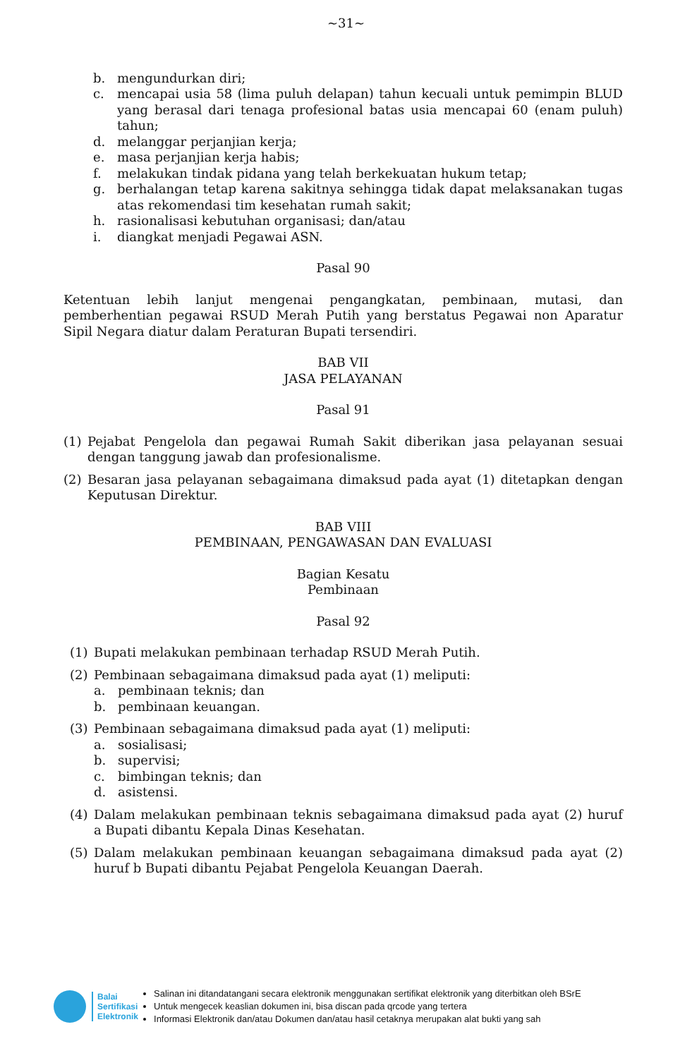~31~
b. mengundurkan diri;
c. mencapai usia 58 (lima puluh delapan) tahun kecuali untuk pemimpin BLUD yang berasal dari tenaga profesional batas usia mencapai 60 (enam puluh) tahun;
d. melanggar perjanjian kerja;
e. masa perjanjian kerja habis;
f. melakukan tindak pidana yang telah berkekuatan hukum tetap;
g. berhalangan tetap karena sakitnya sehingga tidak dapat melaksanakan tugas atas rekomendasi tim kesehatan rumah sakit;
h. rasionalisasi kebutuhan organisasi; dan/atau
i. diangkat menjadi Pegawai ASN.
Pasal 90
Ketentuan lebih lanjut mengenai pengangkatan, pembinaan, mutasi, dan pemberhentian pegawai RSUD Merah Putih yang berstatus Pegawai non Aparatur Sipil Negara diatur dalam Peraturan Bupati tersendiri.
BAB VII
JASA PELAYANAN
Pasal 91
(1) Pejabat Pengelola dan pegawai Rumah Sakit diberikan jasa pelayanan sesuai dengan tanggung jawab dan profesionalisme.
(2) Besaran jasa pelayanan sebagaimana dimaksud pada ayat (1) ditetapkan dengan Keputusan Direktur.
BAB VIII
PEMBINAAN, PENGAWASAN DAN EVALUASI
Bagian Kesatu
Pembinaan
Pasal 92
(1) Bupati melakukan pembinaan terhadap RSUD Merah Putih.
(2) Pembinaan sebagaimana dimaksud pada ayat (1) meliputi:
a. pembinaan teknis; dan
b. pembinaan keuangan.
(3) Pembinaan sebagaimana dimaksud pada ayat (1) meliputi:
a. sosialisasi;
b. supervisi;
c. bimbingan teknis; dan
d. asistensi.
(4) Dalam melakukan pembinaan teknis sebagaimana dimaksud pada ayat (2) huruf a Bupati dibantu Kepala Dinas Kesehatan.
(5) Dalam melakukan pembinaan keuangan sebagaimana dimaksud pada ayat (2) huruf b Bupati dibantu Pejabat Pengelola Keuangan Daerah.
Balai
Sertifikasi
Elektronik
Salinan ini ditandatangani secara elektronik menggunakan sertifikat elektronik yang diterbitkan oleh BSrE
Untuk mengecek keaslian dokumen ini, bisa discan pada qrcode yang tertera
Informasi Elektronik dan/atau Dokumen dan/atau hasil cetaknya merupakan alat bukti yang sah